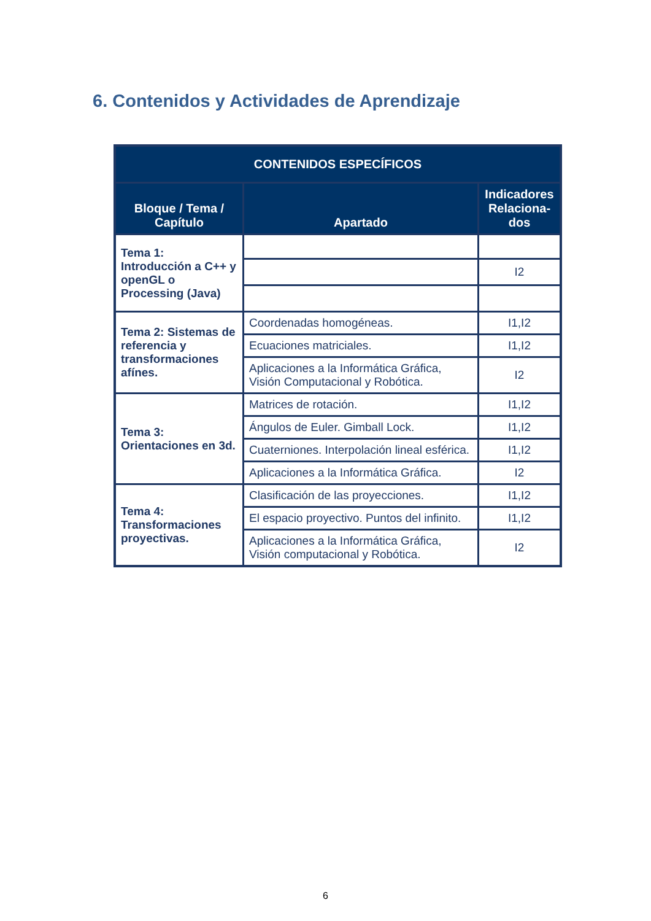6. Contenidos y Actividades de Aprendizaje
| CONTENIDOS ESPECÍFICOS | | |
| --- | --- | --- |
| Bloque / Tema / Capítulo | Apartado | Indicadores Relaciona-dos |
| Tema 1: Introducción a C++ y openGL o Processing (Java) | | |
| | | I2 |
| Tema 2: Sistemas de referencia y transformaciones afínes. | Coordenadas homogéneas. | I1,I2 |
| | Ecuaciones matriciales. | I1,I2 |
| | Aplicaciones a la Informática Gráfica, Visión Computacional y Robótica. | I2 |
| Tema 3: Orientaciones en 3d. | Matrices de rotación. | I1,I2 |
| | Ángulos de Euler. Gimball Lock. | I1,I2 |
| | Cuaterniones. Interpolación lineal esférica. | I1,I2 |
| | Aplicaciones a la Informática Gráfica. | I2 |
| Tema 4: Transformaciones proyectivas. | Clasificación de las proyecciones. | I1,I2 |
| | El espacio proyectivo. Puntos del infinito. | I1,I2 |
| | Aplicaciones a la Informática Gráfica, Visión computacional y Robótica. | I2 |
6